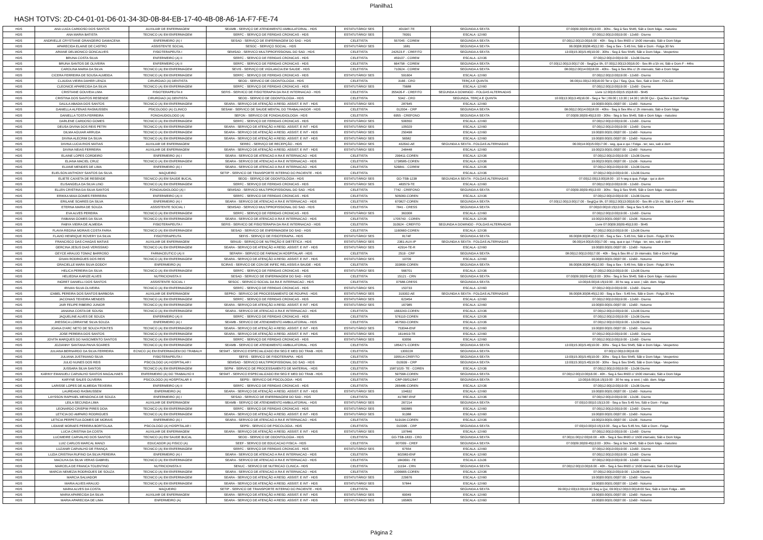Planilha1
HASH TOTVS: 2D-C4-01-01-D6-01-34-3D-0B-84-EB-17-40-4B-08-A6-1A-F7-FE-74
| HDS | ANA LUIZA CARDOSO DOS SANTOS | AUXILIAR DE ENFERMAGEM | SEAMB - SERVIÇO DE ATENDIMENTO AMBULATORIAL - HDS | ESTATUTÁRIO/ SES | 401947-TE | SEGUNDA A SEXTA | 07:00/09:30/09:45/13:00 - 30hs - Seg à Sex 5h45; Sáb e Dom folga - matutino |
| HDS | ANA MARIA BATISTA | TECNICO (A) EM ENFERMAGEM | SERFC - SERVIÇO DE FERIDAS CRONICAS - HDS | ESTATUTÁRIO/ SES | 78391 | ESCALA -12X60 | 07:00/12:00/13:00/19:00 - 12x60 - Diurno |
| HDS | ANDRIELLE CRYSTIANE GRANGEIRO DAMACENA | ENFERMEIRO (A) I | SESAD - SERVIÇO DE ENFERMAGEM DO SAD - HDS | CELETISTA | 557045 - COREM | SEGUNDA A SEXTA | 07:00/12:00/13:00/16:00 - 40h - Seg à Sex 8h00 c/ 1h00 intervalo; Sáb e Dom folga |
| HDS | APARECIDA ELAINE DE CASTRO | ASSISTENTE SOCIAL | SESOC - SERVIÇO SOCIAL - HDS | ESTATUTÁRIO/ SES | 1681 | SEGUNDA A SEXTA | 06:00/08:30/08:45/12:00 - Seg a Sex - 5:45 hrs; Sáb e Dom - Folga 30 hrs |
| HDS | ARIANE DELMONICO GONCALVES | FISIOTERAPEUTA I | SEMSAD - SERVICO MULTIPROFISSIONAL DO SAD - HDS | CELETISTA | 242523-F - CREFITO | SEGUNDA A SEXTA | 13:00/15:30/15:45/19:00 - 30hs - Seg à Sex 5h45; Sáb e Dom folga - Vespertino |
| HDS | BRUNA COSTA SILVA | ENFERMEIRO (A) II | SERFC - SERVICO DE FERIDAS CRONICAS - HDS | CELETISTA | 459107 - COREM | ESCALA -12X36 | 07:00/12:00/13:00/19:00 - 12x36 Diurno |
| HDS | BRUNA SANTOS DE OLIVEIRA | ENFERMEIRO (A) II | SERFC - SERVICO DE FERIDAS CRONICAS - HDS | CELETISTA | 664758 - COREM | SEGUNDA A SEXTA | 07:00/12:00/13:00/17:00 - Seg/Qui 9h; 07:00/12:00/13:00/16:00 - Sex 8h c/1h int; Sáb e Dom F - 44hs |
| HDS | CAROLINA MARIA DA SILVA | TECNICO (A) EM ENFERMAGEM | SEVIS - SERVIÇO DE VIGILANCIA EM SAUDE - HDS | CELETISTA | 710924 - COREM | SEGUNDA A SEXTA | 08:00/12:00/14:00/18:00 - 40hs - Seg à Sex 8hs c/ 2h intervalo; Sáb e Dom folga |
| HDS | CICERA FERREIRA DE SOUSA ALMEIDA | TECNICO (A) EM ENFERMAGEM | SERFC - SERVIÇO DE FERIDAS CRONICAS - HDS | ESTATUTÁRIO/ SES | 591604 | ESCALA -12X60 | 07:00/12:00/13:00/19:00 - 12x60 - Diurno |
| HDS | CLAUDIA VIEIRA DAHER LENZA | CIRURGIAO (A) DENTISTA | SEOD - SERVICO DE ODONTOLOGIA - HDS | CELETISTA | 3166 - CRO | TERÇA E QUINTA | 06:00/11:00/12:00/16:00 Ter e Qui / Seg, Qua, Sex, Sab e Dom - FOLGA |
| HDS | CLEONICE APARECIDA DA SILVA | TECNICO (A) EM ENFERMAGEM | SERFC - SERVIÇO DE FERIDAS CRONICAS - HDS | ESTATUTÁRIO/ SES | 75688 | ESCALA -12X60 | 07:00/12:00/13:00/19:00 - 12x60 - Diurno |
| HDS | CRISTIANE GOUVEIA LIMA | FISIOTERAPEUTA II | SEFIS - SERVICO DE FISIOTERAPIA DA RA E INTERNACAO - HDS | CELETISTA | 355426-F - CREFITO | SEGUNDA A DOMINGO - FOLGAS ALTERNADAS | Livre 12:00/15:00/15:15/18:00 - 5h45 |
| HDS | CRISTINA DOS SANTOS RESENDE | CIRURGIAO (A) DENTISTA | SEOD - SERVICO DE ODONTOLOGIA - HDS | CELETISTA | 5342 - CRO | SEGUNDA, TERÇA E QUINTA | 10:00/13:30/13:45/16:00 - Seg e Ter / 09:00 / 13:30 / 14:30 / 18:00 Qui - Qua;Sex a Dom Folga |
| HDS | DALILA ABADIA DOS SANTOS | TECNICO (A) EM ENFERMAGEM | SEARA - SERVIÇO DE ATENÇÃO A RESD. ASSIST. E INT - HDS | ESTATUTÁRIO/ SES | 287645 | ESCALA -12X60 | 19:00/00:00/01:00/07:00 - 12x60 - Noturno |
| HDS | DANIELLA ALFENAS RASMUSSEN | PSICOLOGO (A) CLINICO | SESAM - SERVICO DE SAUDE MENTAL DO TRABALHADOR - HDS | CELETISTA | 012004 - CRP | SEGUNDA A SEXTA | 08:00/12:00/14:00/18:00 - 40hs - Seg à Sex 8hs c/ 2h intervalo; Sáb e Dom folga |
| HDS | DANIELLA TOSTA FERREIRA | FONOAUDIOLOGO (A) | SEFON - SERVICO DE FONOAUDIOLOGIA - HDS | CELETISTA | 6955 - CREFONO | SEGUNDA A SEXTA | 07:00/09:30/09:45/13:00 - 30hs - Seg à Sex 5h45; Sáb e Dom folga - matutino |
| HDS | DARLENE CARDOSO GOMES | TECNICO (A) EM ENFERMAGEM | SERFC - SERVIÇO DE FERIDAS CRONICAS - HDS | ESTATUTÁRIO/ SES | 506550 | ESCALA -12X60 | 07:00/12:00/13:00/19:00 - 12x60 - Diurno |
| HDS | DEUSA DIVINA DOS REIS PETRI | TECNICO (A) EM ENFERMAGEM | SEARA - SERVIÇO DE ATENÇÃO A RESD. ASSIST. E INT - HDS | ESTATUTÁRIO/ SES | 105029 | ESCALA -12X60 | 07:00/12:00/13:00/19:00 - 12x60 - Diurno |
| HDS | DILMA AGUIAR ARRUDA | TECNICO (A) EM ENFERMAGEM | SEARA - SERVIÇO DE ATENÇÃO A RESD. ASSIST. E INT - HDS | ESTATUTÁRIO/ SES | 250498 | ESCALA -12X60 | 19:00/00:00/01:00/07:00 - 12x60 - Noturno |
| HDS | DIVINA ALECRIM DA SILVA | TECNICO (A) EM ENFERMAGEM | SEARA - SERVIÇO DE ATENÇÃO A RESD. ASSIST. E INT - HDS | ESTATUTÁRIO/ SES | 56582 | ESCALA -12X60 | 19:00/00:00/01:00/07:00 - 12x60 - Noturno |
| HDS | DIVINA LUCIA RIOS MATIAS | AUXILIAR DE ENFERMAGEM | SEREC - SERVIÇO DE RECEPÇÃO - HDS | ESTATUTÁRIO/ SES | 432642-AE | SEGUNDA A SEXTA - FOLGAS ALTERNADAS | 06:00/14:00/15:00/17:00 - seg, qua e qui / Folga - ter, sex, sab e dom |
| HDS | DIVINA NEIAS FERREIRA | AUXILIAR DE ENFERMAGEM | SEARA - SERVIÇO DE ATENÇÃO A RESD. ASSIST. E INT - HDS | ESTATUTÁRIO/ SES | 248448 | ESCALA -12X60 | 19:00/23:00/01:00/07:00 - 12x60 - Noturno |
| HDS | ELAINE LOPES CORDEIRO | ENFERMEIRO (A) I | SEARA - SERVICO DE ATENCAO A RA E INTERNACAO - HDS | CELETISTA | 299411-COREN | ESCALA -12X36 | 07:00/12:00/13:00/19:00 - 12x36 Diurno |
| HDS | ELIANA MACIEL CRUZ | TECNICO (A) EM ENFERMAGEM | SEARA - SERVICO DE ATENCAO A RA E INTERNACAO - HDS | CELETISTA | 1738585-COREN | ESCALA -12X36 | 19:00/23:00/01:00/07:00 - 12x36 - Noturno |
| HDS | ELIANE MENDES DE LIMA | ENFERMEIRO (A) I | SEARA - SERVICO DE ATENCAO A RA E INTERNACAO - HDS | CELETISTA | 526841 - COREM | ESCALA -12X36 | 07:00/12:00/13:00/19:00 - 12x36 Diurno |
| HDS | ELIELSON ANTHONY SANTOS DA SILVA | MAQUEIRO | SETIP - SERVICO DE TRANSPORTE INTERNO DO PACIENTE - HDS | CELETISTA | | ESCALA -12X36 | 07:00/12:00/13:00/19:00 - 12x36 Diurno |
| HDS | ELIETE CAIXETA DE RESENDE | TECNICO (A) EM SAUDE BUCAL | SEOD - SERVIÇO DE ODONTOLÓGIA - HDS | ESTATUTÁRIO/ SES | GO-TSB-1238 | SEGUNDA A SEXTA - FOLGAS ALTERNADAS | 07:00/12:00/13:00/18:00 - 10 h seg a qua; Folga - qui a dom |
| HDS | ELISANGELA DA SILVA LINO | TECNICO (A) EM ENFERMAGEM | SERFC - SERVIÇO DE FERIDAS CRONICAS - HDS | ESTATUTÁRIO/ SES | 483579-TE | ESCALA -12X60 | 07:00/12:00/13:00/19:00 - 12x60 - Diurno |
| HDS | ELLEN CRISTINA DA SILVA SANTOS | FONOAUDIOLOGO (A) I | SEMSAD - SERVICO MULTIPROFISSIONAL DO SAD - HDS | CELETISTA | 7742 - CREFONO | SEGUNDA A SEXTA | 07:00/09:30/09:45/13:00 - 30hs - Seg à Sex 5h45; Sáb e Dom folga - matutino |
| HDS | ERIKKA MAIA GOMES FERREIRA | ENFERMEIRO (A) II | SERFC - SERVICO DE FERIDAS CRONICAS - HDS | CELETISTA | 505083-COREN | ESCALA -12X36 | 07:00/12:00/13:00/19:00 - 12x36 Diurno |
| HDS | ERILANE SOARES DA SILVA | ENFERMEIRO (A) I | SEARA - SERVICO DE ATENCAO A RA E INTERNACAO - HDS | CELETISTA | 670827-COREN | SEGUNDA A SEXTA | 07:00/12:00/13:00/17:00 - Seg/Qui 9h; 07:00/12:00/13:00/16:00 - Sex 8h c/1h int; Sáb e Dom F - 44hs |
| HDS | ETERNA MARIA DE SOUZA | ASSISTENTE SOCIAL I | SEMSAD - SERVICO MULTIPROFISSIONAL DO SAD - HDS | CELETISTA | 7841 - CRESS | SEGUNDA A SEXTA | 07:00/10:00/10:15/13:00 - Seg a Sex 5:45 hrs |
| HDS | EVA ALVES PEREIRA | TECNICO (A) EM ENFERMAGEM | SERFC - SERVIÇO DE FERIDAS CRONICAS - HDS | ESTATUTÁRIO/ SES | 363308 | ESCALA -12X60 | 07:00/12:00/13:00/19:00 - 12x60 - Diurno |
| HDS | FABIANA GOMES DA SILVA | TECNICO (A) EM ENFERMAGEM | SEARA - SERVICO DE ATENCAO A RA E INTERNACAO - HDS | CELETISTA | 1705743 - COREN | ESCALA -12X36 | 19:00/23:00/01:00/07:00 - 12x36 - Noturno |
| HDS | FABYA VIEIRA DE ALMEIDA | FISIOTERAPEUTA I | SEFIS - SERVICO DE FISIOTERAPIA DA RA E INTERNACAO - HDS | CELETISTA | 310924 - CREFITO | SEGUNDA A DOMINGO - FOLGAS ALTERNADAS | Livre 07:00/09:30/09:45/13:00 - 5h45 |
| HDS | FLAVIA REGINA MORAIS COSTA FARIA | TECNICO (A) EM ENFERMAGEM | SESAD - SERVICO DE ENFERMAGEM DO SAD - HDS | CELETISTA | 1160660-COREN | ESCALA -12X36 | 07:00/12:00/13:00/19:00 - 12x36 Diurno |
| HDS | FLAVIO HENRIQUE ROVERY DA SILVA | FISIOTERAPEUTA | SEFIS - SERVIÇO DE FISIOTERAPIA - HDS | ESTATUTÁRIO/ SES | 8174F | SEGUNDA A SEXTA | 06:00/08:30/08:45/12:00 - Seg a Sex - 5:45 hrs; Sáb e Dom - Folga 30 hrs |
| HDS | FRANCISCO DAS CHAGAS MATIAS | AUXILIAR DE ENFERMAGEM | SENUD - SERVIÇO DE NUTRIÇÃO E DIETÉTICA - HDS | ESTATUTÁRIO/ SES | 2361-AUX-IP | SEGUNDA A SEXTA - FOLGAS ALTERNADAS | 06:00/14:00/15:00/17:00 - seg, qua e qui / Folga - ter, sex, sab e dom |
| HDS | GERCINA JESUS DIAS VERISSIMO | TECNICO (A) EM ENFERMAGEM | SEARA - SERVIÇO DE ATENÇÃO A RESD. ASSIST. E INT - HDS | ESTATUTÁRIO/ SES | 42914-TE-R | ESCALA -12X60 | 19:00/00:00/01:00/07:00 - 12x60 - Noturno |
| HDS | GEYCE ARAUJO TOMAZ BARROSO | FARMACEUTICO (A) II | SEFARH - SERVICO DE FARMACIA HOSPITALAR - HDS | CELETISTA | 2519 - CRF | SEGUNDA A SEXTA | 08:00/12:00/13:00/17:00 - 40h - Seg à Sex 8h c/ 1h intervalo; Sáb e Dom Folga |
| HDS | GIVAN RODRIGUES DOS REIS | TECNICO (A) EM ENFERMAGEM | SEARA - SERVIÇO DE ATENÇÃO A RESD. ASSIST. E INT - HDS | ESTATUTÁRIO/ SES | 19709 | ESCALA -12X60 | 19:00/00:00/01:00/07:00 - 12x60 - Noturno |
| HDS | GRACIELLE MARA SILVA GODOY | ENFERMEIRO (A) | SCIRAS - SERVICO DE CON DE INFEC REL ASSIS A SAUDE - HDS | CELETISTA | 333899-COREN | SEGUNDA A SEXTA | 06:00/08:30/08:45/12:00 - Seg a Sex - 5:45 hrs; Sáb e Dom - Folga 30 hrs |
| HDS | HELICA PEREIRA DA SILVA | TECNICO (A) EM ENFERMAGEM | SERFC - SERVIÇO DE FERIDAS CRONICAS - HDS | ESTATUTÁRIO/ SES | 566701 | ESCALA -12X36 | 07:00/12:00/13:00/19:00 - 12x36 Diurno |
| HDS | HELIEDNA KARIZE ALVES | NUTRICIONISTA II | SESAD - SERVICO DE ENFERMAGEM DO SAD - HDS | CELETISTA | 15121 - CRN | SEGUNDA A SEXTA | 07:00/09:30/09:45/13:00 - 30hs - Seg à Sex 5h45; Sáb e Dom folga - matutino |
| HDS | INGRET DANIELLI DOS SANTOS | ASSISTENTE SOCIAL I | SESOC - SERVICO SOCIAL DA RA E INTERNACAO - HDS | CELETISTA | 07588-CRESS | SEGUNDA A SEXTA | 13:00/16:00/16:15/19:00 - 30 hs seg. a sext. / sáb. dom. folga |
| HDS | IRIVAN SILVA OLIVEIRA | TECNICO (A) EM ENFERMAGEM | SERFC - SERVIÇO DE FERIDAS CRONICAS - HDS | ESTATUTÁRIO/ SES | 153733 | ESCALA -12X60 | 07:00/12:00/13:00/19:00 - 12x60 - Diurno |
| HDS | IZABEL PEREIRA DOS SANTOS BARBOSA | AUXILIAR DE ENFERMAGEM | SEPRO - SERVICO DE PROCESSAMENTO DE ROUPAS - HDS | ESTATUTÁRIO/ SES | 319302-AE | SEGUNDA A SEXTA - FOLGAS ALTERNADAS | 06:00/08:30/08:45/12:00 - Seg a Sex - 5:45 hrs; Sáb e Dom - Folga 30 hrs |
| HDS | JACONIAS TEIXEIRA MENDES | TECNICO (A) EM ENFERMAGEM | SERFC - SERVIÇO DE FERIDAS CRONICAS - HDS | ESTATUTÁRIO/ SES | 623454 | ESCALA -12X60 | 07:00/12:00/13:00/19:00 - 12x60 - Diurno |
| HDS | JAIR FELIPE RIBEIRO JUNIOR | TECNICO (A) EM ENFERMAGEM | SEARA - SERVIÇO DE ATENÇÃO A RESD. ASSIST. E INT - HDS | ESTATUTÁRIO/ SES | 167985 | ESCALA -12X60 | 19:00/00:00/01:00/07:00 - 12x60 - Noturno |
| HDS | JANAINA COSTA DE SOUSA | TECNICO (A) EM ENFERMAGEM | SEARA - SERVICO DE ATENCAO A RA E INTERNACAO - HDS | CELETISTA | 1663243-COREN | ESCALA -12X36 | 07:00/12:00/13:00/19:00 - 12x36 Diurno |
| HDS | JAQUELINE ALVES DE SOUZA | ENFERMEIRO (A) II | SERFC - SERVICO DE FERIDAS CRONICAS - HDS | CELETISTA | 576110-COREN | ESCALA -12X36 | 07:00/12:00/13:00/19:00 - 12x36 Diurno |
| HDS | JHESSICA LORRAYNE SILVA SOUZA | ENFERMEIRO (A) I | SEAMB - SERVICO DE ATENDIMENTO AMBULATORIAL - HDS | CELETISTA | 467563-COREN | ESCALA -12X36 | 07:00/12:00/13:00/19:00 - 12x36 Diurno |
| HDS | JOANA D'ARC NETO DE SOUZA PONTES | TECNICO (A) EM ENFERMAGEM | SEARA - SERVIÇO DE ATENÇÃO A RESD. ASSIST. E INT - HDS | ESTATUTÁRIO/ SES | 753044-ENF | ESCALA -12X60 | 19:00/00:00/01:00/07:00 - 12x60 - Noturno |
| HDS | JOSE PEREIRA DOS SANTOS | TECNICO (A) EM ENFERMAGEM | SEARA - SERVIÇO DE ATENÇÃO A RESD. ASSIST. E INT - HDS | ESTATUTÁRIO/ SES | 1614419-TE | ESCALA -12X60 | 07:00/12:00/13:00/19:00 - 12x60 - Diurno |
| HDS | JOVITA MARQUES DO NASCIMENTO SANTOS | TECNICO (A) EM ENFERMAGEM | SERFC - SERVIÇO DE FERIDAS CRONICAS - HDS | ESTATUTÁRIO/ SES | 63056 | ESCALA -12X60 | 07:00/12:00/13:00/19:00 - 12x60 - Diurno |
| HDS | JOZIANNY SANTANA PAIVA SOARES | TECNICO (A) EM ENFERMAGEM | SEAMB - SERVICO DE ATENDIMENTO AMBULATORIAL - HDS | CELETISTA | 1854271-COREN | SEGUNDA A SEXTA | 13:00/15:30/15:45/19:00 - 30hs - Seg à Sex 5h45; Sáb e Dom folga - Vespertino |
| HDS | JULIANA BERNARDO DA SILVA FERREIRA | ECNICO (A) EM ENFERMAGEM DO TRABALH | SESMT - SERVICO ESPECIALIZADO EM SEG E MED DO TRAB - HDS | CELETISTA | 1300228 | SEGUNDA A SEXTA | 07:00/12:00/13:00/16:00 |
| HDS | JULIANA JUSTINIANO SILVA | FISIOTERAPEUTA I | SEFIS - SERVICO DE FISIOTERAPIA - HDS | CELETISTA | 335514-CREFITO | SEGUNDA A SEXTA | 13:00/15:30/15:45/19:00 - 30hs - Seg à Sex 5h45; Sáb e Dom folga - Vespertino |
| HDS | JULIO NUNES DOS REIS | PSICOLOGO (A) HOSPITALAR I | SEMSAD - SERVICO MULTIPROFISSIONAL DO SAD - HDS | CELETISTA | 010939 - CRP | SEGUNDA A SEXTA | 13:00/15:30/15:45/19:00 - 30hs - Seg à Sex 5h45; Sáb e Dom folga - Vespertino |
| HDS | JUSSARA SILVA SANTOS | TECNICO (A) EM ENFERMAGEM | SEPM - SERVICO DE PROCESSAMENTO DE MATERIAL - HDS | CELETISTA | 15871020- TE - COREN | ESCALA -12X36 | 07:00/12:00/13:00/19:00 - 12x36 Diurno |
| HDS | KARINY EMANUELI CARVALHO SANTOS MAGALHAES | ENFERMEIRO (A) DO TRABALHO II | SESMT - SERVICO ESPECIALIZADO EM SEG E MED DO TRAB - HDS | CELETISTA | 597568-COREN | SEGUNDA A SEXTA | 07:00/12:00/13:00/16:00 - 40h - Seg à Sex 8h00 c/ 1h00 intervalo; Sáb e Dom folga |
| HDS | KARYNE SALES OLIVEIRA | PSICOLOGO (A) HOSPITALAR II | SEPSI - SERVICO DE PSICOLOGIA - HDS | CELETISTA | CRP-09/012647 | SEGUNDA A SEXTA | 13:00/16:00/16:15/19:00 - 30 hs seg. a sext. / sáb. dom. folga |
| HDS | LARISSE LOPES DE ALMEIDA TEIXEIRA | ENFERMEIRO (A) II | SERFC - SERVICO DE FERIDAS CRONICAS - HDS | CELETISTA | 265486-COREN | ESCALA -12X36 | 07:00/12:00/13:00/19:00 - 12x36 Diurno |
| HDS | LAUREANO RASMUSSEM | ENFERMEIRO (A) | SEARA - SERVIÇO DE ATENÇÃO A RESD. ASSIST. E INT - HDS | ESTATUTÁRIO/ SES | 104632 | ESCALA -12X60 | 19:00/00:00/01:00/07:00 - 12x60 - Noturno |
| HDS | LAYSSON RAPHAEL MENDONCA DE SOUZA | ENFERMEIRO (A) I | SESAD - SERVICO DE ENFERMAGEM DO SAD - HDS | CELETISTA | 417887-ENF | ESCALA -12X36 | 07:00/12:00/13:00/19:00 - 12x36 - Diurno |
| HDS | LEILA SECUNDA LIMA | AUXILIAR DE ENFERMAGEM | SEAMB - SERVIÇO DE ATENDIMENTO AMBULATORIAL - HDS | ESTATUTÁRIO/ SES | 267214 | SEGUNDA A SEXTA | 07:00/10:00/10:15/13:00 - Seg a Sex 5:45 hrs; Sáb e Dom - Folga |
| HDS | LEONARDO CRISPIM PIRES DOIA | TECNICO (A) EM ENFERMAGEM | SERFC - SERVIÇO DE FERIDAS CRONICAS - HDS | ESTATUTÁRIO/ SES | 560885 | ESCALA -12X60 | 07:00/12:00/13:00/19:00 - 12x60 - Diurno |
| HDS | LETICIA DO AMPARO RODRIGUES | TECNICO (A) EM ENFERMAGEM | SEARA - SERVIÇO DE ATENÇÃO A RESD. ASSIST. E INT - HDS | ESTATUTÁRIO/ SES | 91388 | ESCALA -12X60 | 19:00/00:00/01:00/07:00 - 12x60 - Noturno |
| HDS | LETICIA PERPETUA GOMES DE MORAIS | ENFERMEIRO (A) I | SEARA - SERVICO DE ATENCAO A RA E INTERNACAO - HDS | CELETISTA | 519194-COREN | ESCALA -12X36 | 19:00/23:00/01:00/07:00 - 12x36 - Noturno |
| HDS | LIDIANE MORAES PEREIRA BORTOLAIA | PSICOLOGO (A) HOSPITALAR I | SEPSI - SERVICO DE PSICOLOGIA - HDS | CELETISTA | 010395 - CRP | SEGUNDA A SEXTA | 07:00/10:00/10:15/13:00 - Seg a Sex 5:45 hrs; Sáb e Dom - Folga |
| HDS | LUCIA CRISTINA DA COSTA | AUXILIAR DE ENFERMAGEM | SEARA - SERVIÇO DE ATENÇÃO A RESD. ASSIST. E INT - HDS | ESTATUTÁRIO/ SES | 197846 | ESCALA -12X60 | 07:00/12:00/13:00/19:00 - 12x60 - Diurno |
| HDS | LUCIMEIRE CARVALHO DOS SANTOS | TECNICO (A) EM SAUDE BUCAL | SEOD - SERVICO DE ODONTOLOGIA - HDS | CELETISTA | GO-TSB-1833 - CRO | SEGUNDA A SEXTA | 07:00/11:00/12:00/16:00 - 40h - Seg à Sex 8h00 c/ 1h00 intervalo; Sáb e Dom folga |
| HDS | LUIZ CARLOS MARCAL MANZI | EDUCADOR (A) FISICO (A) | SEEF - SERVICO DE EDUCACAO FISICA - HDS | CELETISTA | 007009 - CREF | SEGUNDA A SEXTA | 07:00/09:30/09:45/13:00 - 30hs - Seg à Sex 5h45; Sáb e Dom folga - matutino |
| HDS | LUZANIR CARVALHO DE FRANÇA | TECNICO (A) EM ENFERMAGEM | SERFC - SERVIÇO DE FERIDAS CRONICAS - HDS | ESTATUTÁRIO/ SES | 67554 | ESCALA -12X60 | 07:00/12:00/13:00/19:00 - 12x60 - Diurno |
| HDS | LUZIA CRISTINA RUFINO DA SILVA PEREIRA | ENFERMEIRO (A) I | SEARA - SERVICO DE ATENCAO A RA E INTERNACAO - HDS | CELETISTA | 602983-ENF | ESCALA -12X60 | 07:00/12:00/13:00/19:00 - 12x60 - Diurno |
| HDS | MACILHA DA SILVA VERAS GABRIEL | TECNICO (A) EM ENFERMAGEM | SEARA - SERVICO DE ATENCAO A RA E INTERNACAO - HDS | CELETISTA | 1843691 -TE | ESCALA -12x36 | 07:00/12:00/13:00/19:00 - 12x60 - Diurno |
| HDS | MARCELA DE FRANCA TOLENTINO | NUTRICIONISTA II | SENUC - SERVICO DE NUTRICAO CLINICA - HDS | CELETISTA | 11194 - CRN | SEGUNDA A SEXTA | 07:00/12:00/13:00/16:00 - 40h - Seg à Sex 8h00 c/ 1h00 intervalo; Sáb e Dom folga |
| HDS | MARCIA NEMEZIA RODRIGUES DE SOUZA | TECNICO (A) EM ENFERMAGEM | SEARA - SERVICO DE ATENCAO A RA E INTERNACAO - HDS | CELETISTA | 1006665-COREN | ESCALA -12X36 | 07:00/12:00/13:00/19:00 - 12x36 Diurno |
| HDS | MARCIA SALVADOR | TECNICO (A) EM ENFERMAGEM | SEARA - SERVIÇO DE ATENÇÃO A RESD. ASSIST. E INT - HDS | ESTATUTÁRIO/ SES | 229676 | ESCALA -12X60 | 19:00/00:00/01:00/07:00 - 12x60 - Noturno |
| HDS | MARIA ALVES ARAUJO | TECNICO (A) EM ENFERMAGEM | SEARA - SERVIÇO DE ATENÇÃO A RESD. ASSIST. E INT - HDS | ESTATUTÁRIO/ SES | 57844 | ESCALA -12X60 | 19:00/00:00/01:00/07:00 - 12x60 - Noturno |
| HDS | MARIA ALVES DA COSTA | MAQUEIRO | SETIP - SERVICO DE TRANSPORTE INTERNO DO PACIENTE - HDS | CELETISTA | | SEGUNDA A SEXTA | 09:00/12:00/13:00/19:00 Seg a Qui; 09:00/12:00/13:00/18:00 Sex; Sáb e Dom Folga - 44h |
| HDS | MARIA APARECIDA DA SILVA | AUXILIAR DE ENFERMAGEM | SEARA - SERVIÇO DE ATENÇÃO A RESD. ASSIST. E INT - HDS | ESTATUTÁRIO/ SES | 69049 | ESCALA -12X60 | 19:00/00:00/01:00/07:00 - 12x60 - Noturno |
| HDS | MARIA APARECIDA DE LIMA | ENFERMEIRO (A) | SEARA - SERVIÇO DE ATENÇÃO A RESD. ASSIST. E INT - HDS | ESTATUTÁRIO/ SES | 165805 | ESCALA -12X60 | 19:00/00:00/01:00/07:00 - 12x60 - Noturno |
Página 2